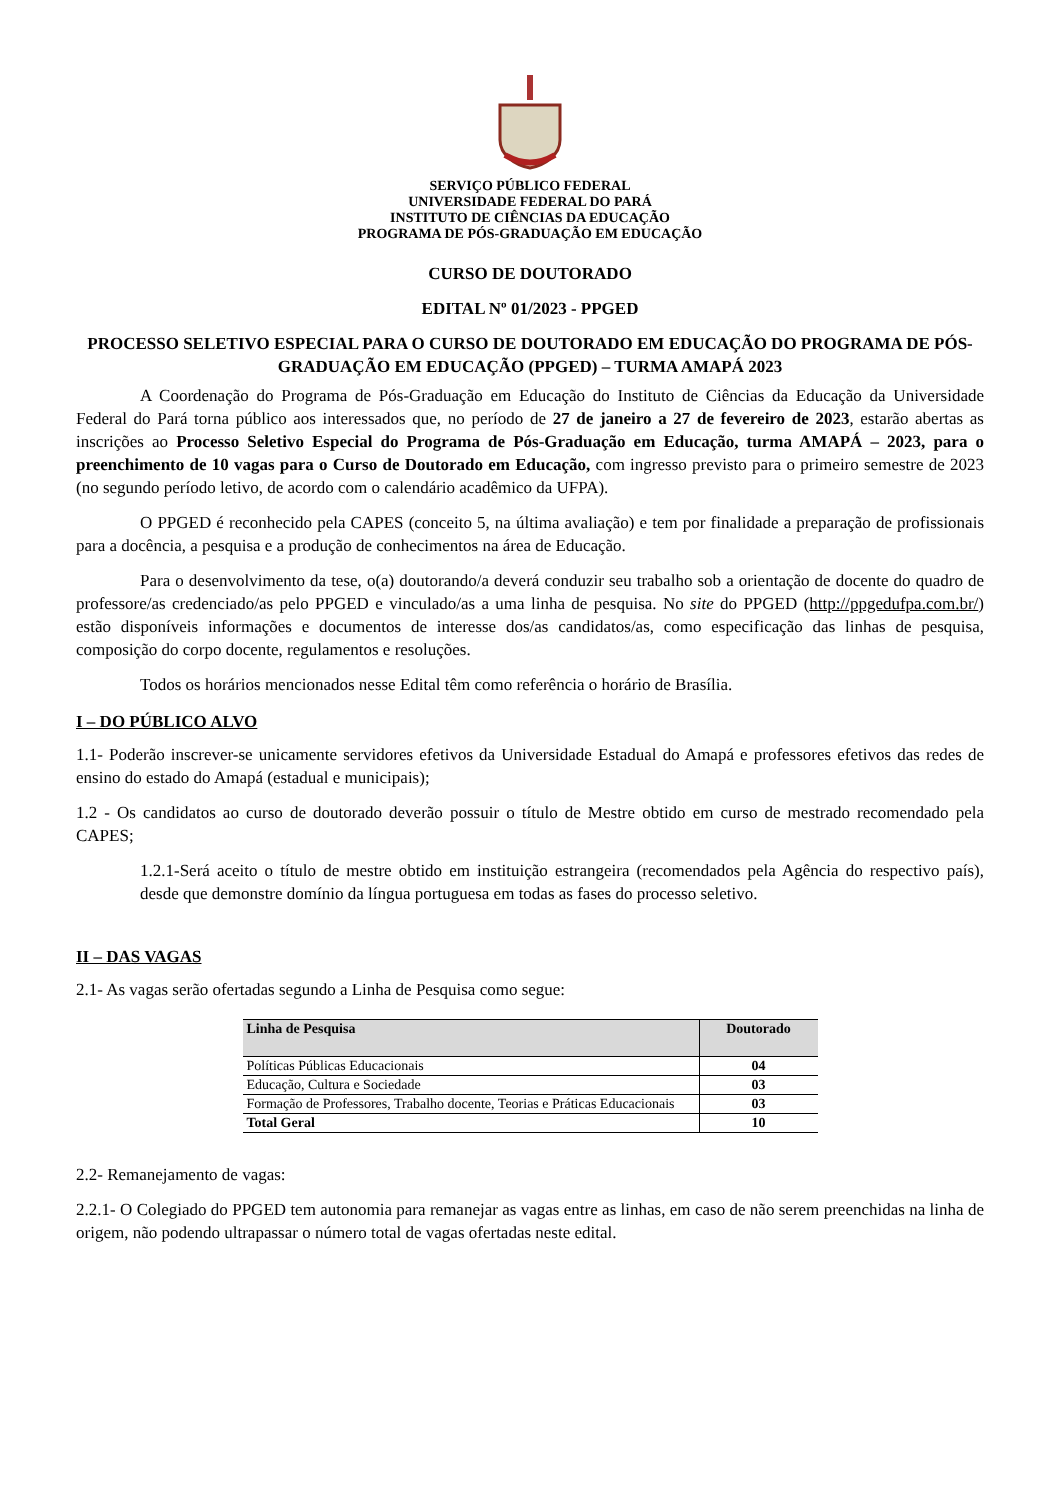SERVIÇO PÚBLICO FEDERAL
UNIVERSIDADE FEDERAL DO PARÁ
INSTITUTO DE CIÊNCIAS DA EDUCAÇÃO
PROGRAMA DE PÓS-GRADUAÇÃO EM EDUCAÇÃO
CURSO DE DOUTORADO
EDITAL Nº 01/2023 - PPGED
PROCESSO SELETIVO ESPECIAL PARA O CURSO DE DOUTORADO EM EDUCAÇÃO DO PROGRAMA DE PÓS-GRADUAÇÃO EM EDUCAÇÃO (PPGED) – TURMA AMAPÁ 2023
A Coordenação do Programa de Pós-Graduação em Educação do Instituto de Ciências da Educação da Universidade Federal do Pará torna público aos interessados que, no período de 27 de janeiro a 27 de fevereiro de 2023, estarão abertas as inscrições ao Processo Seletivo Especial do Programa de Pós-Graduação em Educação, turma AMAPÁ – 2023, para o preenchimento de 10 vagas para o Curso de Doutorado em Educação, com ingresso previsto para o primeiro semestre de 2023 (no segundo período letivo, de acordo com o calendário acadêmico da UFPA).
O PPGED é reconhecido pela CAPES (conceito 5, na última avaliação) e tem por finalidade a preparação de profissionais para a docência, a pesquisa e a produção de conhecimentos na área de Educação.
Para o desenvolvimento da tese, o(a) doutorando/a deverá conduzir seu trabalho sob a orientação de docente do quadro de professore/as credenciado/as pelo PPGED e vinculado/as a uma linha de pesquisa. No site do PPGED (http://ppgedufpa.com.br/) estão disponíveis informações e documentos de interesse dos/as candidatos/as, como especificação das linhas de pesquisa, composição do corpo docente, regulamentos e resoluções.
Todos os horários mencionados nesse Edital têm como referência o horário de Brasília.
I – DO PÚBLICO ALVO
1.1- Poderão inscrever-se unicamente servidores efetivos da Universidade Estadual do Amapá e professores efetivos das redes de ensino do estado do Amapá (estadual e municipais);
1.2 - Os candidatos ao curso de doutorado deverão possuir o título de Mestre obtido em curso de mestrado recomendado pela CAPES;
1.2.1-Será aceito o título de mestre obtido em instituição estrangeira (recomendados pela Agência do respectivo país), desde que demonstre domínio da língua portuguesa em todas as fases do processo seletivo.
II – DAS VAGAS
2.1- As vagas serão ofertadas segundo a Linha de Pesquisa como segue:
| Linha de Pesquisa | Doutorado |
| --- | --- |
| Políticas Públicas Educacionais | 04 |
| Educação, Cultura e Sociedade | 03 |
| Formação de Professores, Trabalho docente, Teorias e Práticas Educacionais | 03 |
| Total Geral | 10 |
2.2- Remanejamento de vagas:
2.2.1- O Colegiado do PPGED tem autonomia para remanejar as vagas entre as linhas, em caso de não serem preenchidas na linha de origem, não podendo ultrapassar o número total de vagas ofertadas neste edital.